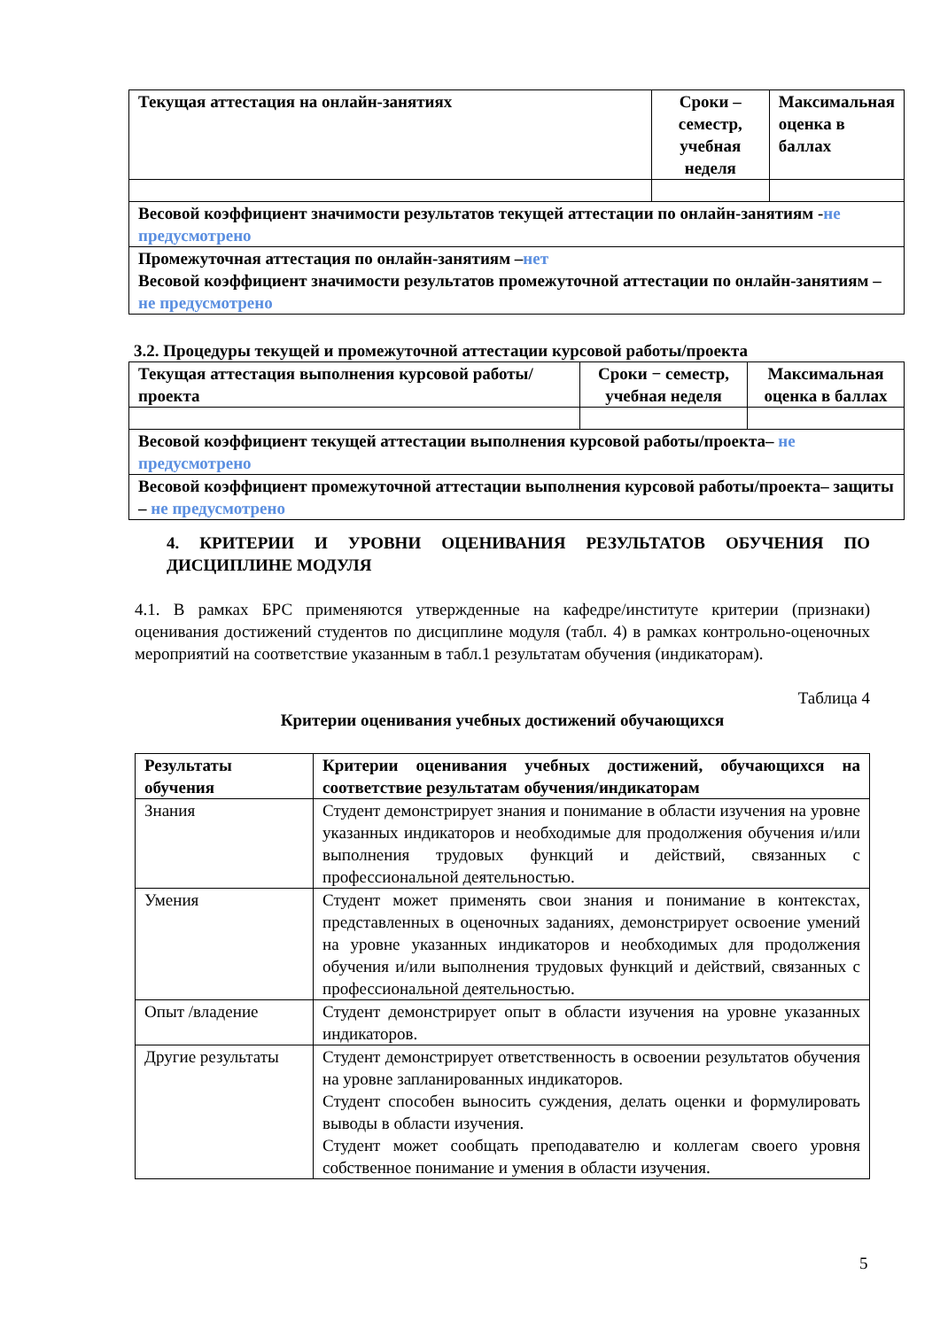| Текущая аттестация на онлайн-занятиях | Сроки – семестр, учебная неделя | Максимальная оценка в баллах |
| Весовой коэффициент значимости результатов текущей аттестации по онлайн-занятиям - не предусмотрено | | |
| Промежуточная аттестация по онлайн-занятиям – нет Весовой коэффициент значимости результатов промежуточной аттестации по онлайн-занятиям – не предусмотрено | | |
3.2. Процедуры текущей и промежуточной аттестации курсовой работы/проекта
| Текущая аттестация выполнения курсовой работы/проекта | Сроки − семестр, учебная неделя | Максимальная оценка в баллах |
| Весовой коэффициент текущей аттестации выполнения курсовой работы/проекта– не предусмотрено | | |
| Весовой коэффициент промежуточной аттестации выполнения курсовой работы/проекта– защиты – не предусмотрено | | |
4. КРИТЕРИИ И УРОВНИ ОЦЕНИВАНИЯ РЕЗУЛЬТАТОВ ОБУЧЕНИЯ ПО ДИСЦИПЛИНЕ МОДУЛЯ
4.1. В рамках БРС применяются утвержденные на кафедре/институте критерии (признаки) оценивания достижений студентов по дисциплине модуля (табл. 4) в рамках контрольно-оценочных мероприятий на соответствие указанным в табл.1 результатам обучения (индикаторам).
Таблица 4
Критерии оценивания учебных достижений обучающихся
| Результаты обучения | Критерии оценивания учебных достижений, обучающихся на соответствие результатам обучения/индикаторам |
| --- | --- |
| Знания | Студент демонстрирует знания и понимание в области изучения на уровне указанных индикаторов и необходимые для продолжения обучения и/или выполнения трудовых функций и действий, связанных с профессиональной деятельностью. |
| Умения | Студент может применять свои знания и понимание в контекстах, представленных в оценочных заданиях, демонстрирует освоение умений на уровне указанных индикаторов и необходимых для продолжения обучения и/или выполнения трудовых функций и действий, связанных с профессиональной деятельностью. |
| Опыт /владение | Студент демонстрирует опыт в области изучения на уровне указанных индикаторов. |
| Другие результаты | Студент демонстрирует ответственность в освоении результатов обучения на уровне запланированных индикаторов. Студент способен выносить суждения, делать оценки и формулировать выводы в области изучения. Студент может сообщать преподавателю и коллегам своего уровня собственное понимание и умения в области изучения. |
5